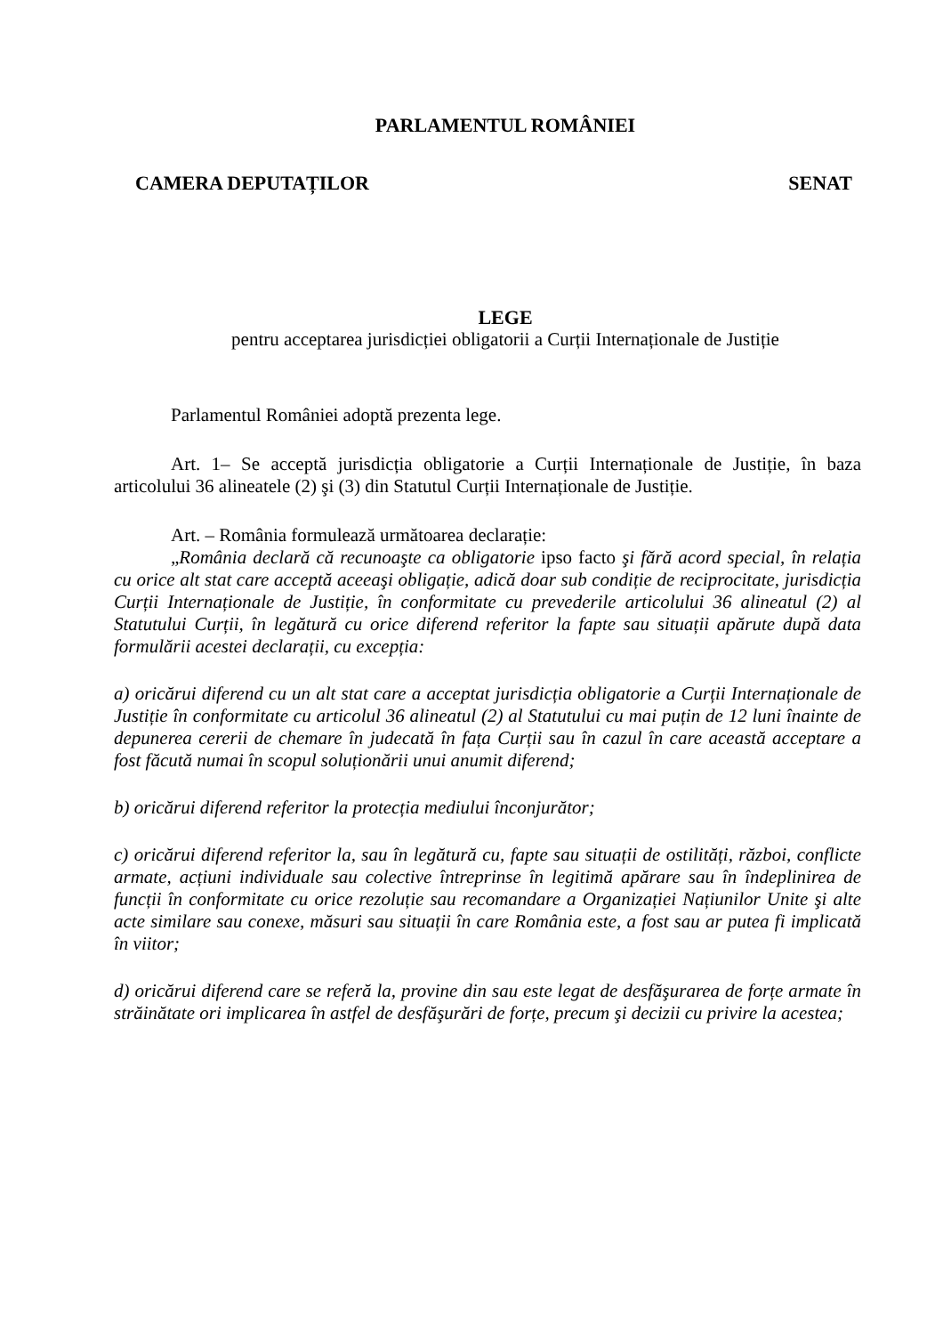PARLAMENTUL ROMÂNIEI
CAMERA DEPUTAȚILOR SENAT
LEGE
pentru acceptarea jurisdicției obligatorii a Curții Internaționale de Justiție
Parlamentul României adoptă prezenta lege.
Art. 1– Se acceptă jurisdicția obligatorie a Curții Internaționale de Justiție, în baza articolului 36 alineatele (2) şi (3) din Statutul Curții Internaționale de Justiție.
Art. – România formulează următoarea declarație:
„România declară că recunoaşte ca obligatorie ipso facto şi fără acord special, în relația cu orice alt stat care acceptă aceeaşi obligație, adică doar sub condiție de reciprocitate, jurisdicția Curții Internaționale de Justiție, în conformitate cu prevederile articolului 36 alineatul (2) al Statutului Curții, în legătură cu orice diferend referitor la fapte sau situații apărute după data formulării acestei declarații, cu excepția:
a) oricărui diferend cu un alt stat care a acceptat jurisdicția obligatorie a Curții Internaționale de Justiție în conformitate cu articolul 36 alineatul (2) al Statutului cu mai puțin de 12 luni înainte de depunerea cererii de chemare în judecată în fața Curții sau în cazul în care această acceptare a fost făcută numai în scopul soluționării unui anumit diferend;
b) oricărui diferend referitor la protecția mediului înconjurător;
c) oricărui diferend referitor la, sau în legătură cu, fapte sau situații de ostilități, război, conflicte armate, acțiuni individuale sau colective întreprinse în legitimă apărare sau în îndeplinirea de funcții în conformitate cu orice rezoluție sau recomandare a Organizației Națiunilor Unite şi alte acte similare sau conexe, măsuri sau situații în care România este, a fost sau ar putea fi implicată în viitor;
d) oricărui diferend care se referă la, provine din sau este legat de desfăşurarea de forțe armate în străinătate ori implicarea în astfel de desfăşurări de forțe, precum şi decizii cu privire la acestea;